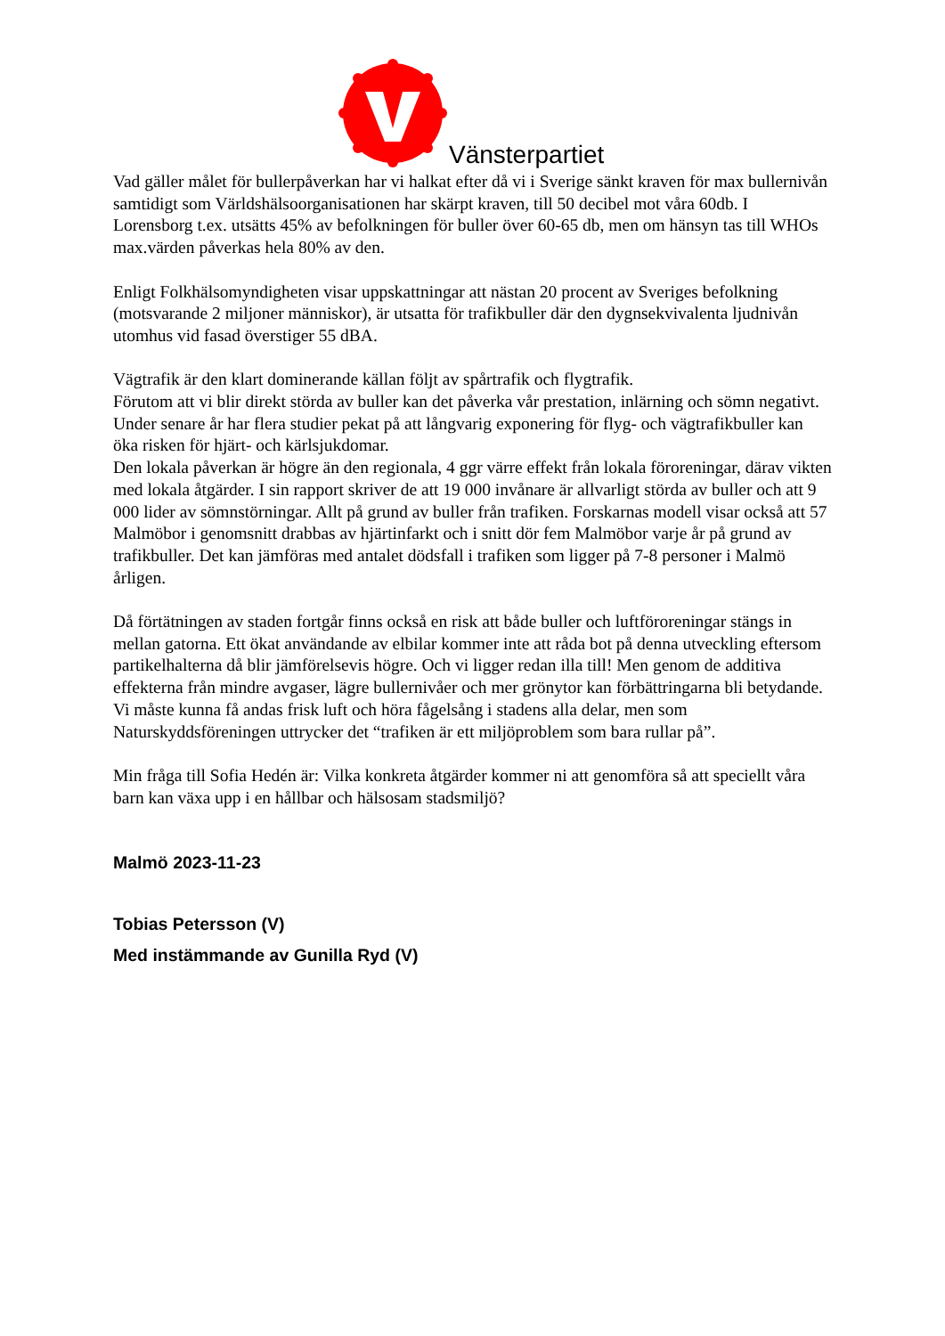Vänsterpartiet
Vad gäller målet för bullerpåverkan har vi halkat efter då vi i Sverige sänkt kraven för max bullernivån samtidigt som Världshälsoorganisationen har skärpt kraven, till 50 decibel mot våra 60db. I Lorensborg t.ex. utsätts 45% av befolkningen för buller över 60-65 db, men om hänsyn tas till WHOs max.värden påverkas hela 80% av den.
Enligt Folkhälsomyndigheten visar uppskattningar att nästan 20 procent av Sveriges befolkning (motsvarande 2 miljoner människor), är utsatta för trafikbuller där den dygnsekvivalenta ljudnivån utomhus vid fasad överstiger 55 dBA.
Vägtrafik är den klart dominerande källan följt av spårtrafik och flygtrafik.
Förutom att vi blir direkt störda av buller kan det påverka vår prestation, inlärning och sömn negativt. Under senare år har flera studier pekat på att långvarig exponering för flyg- och vägtrafikbuller kan öka risken för hjärt- och kärlsjukdomar.
Den lokala påverkan är högre än den regionala, 4 ggr värre effekt från lokala föroreningar, därav vikten med lokala åtgärder. I sin rapport skriver de att 19 000 invånare är allvarligt störda av buller och att 9 000 lider av sömnstörningar. Allt på grund av buller från trafiken. Forskarnas modell visar också att 57 Malmöbor i genomsnitt drabbas av hjärtinfarkt och i snitt dör fem Malmöbor varje år på grund av trafikbuller. Det kan jämföras med antalet dödsfall i trafiken som ligger på 7-8 personer i Malmö årligen.
Då förtätningen av staden fortgår finns också en risk att både buller och luftföroreningar stängs in mellan gatorna. Ett ökat användande av elbilar kommer inte att råda bot på denna utveckling eftersom partikelhalterna då blir jämförelsevis högre. Och vi ligger redan illa till! Men genom de additiva effekterna från mindre avgaser, lägre bullernivåer och mer grönytor kan förbättringarna bli betydande. Vi måste kunna få andas frisk luft och höra fågelsång i stadens alla delar, men som Naturskyddsföreningen uttrycker det “trafiken är ett miljöproblem som bara rullar på”.
Min fråga till Sofia Hedén är: Vilka konkreta åtgärder kommer ni att genomföra så att speciellt våra barn kan växa upp i en hållbar och hälsosam stadsmiljö?
Malmö 2023-11-23
Tobias Petersson (V)
Med instämmande av Gunilla Ryd (V)